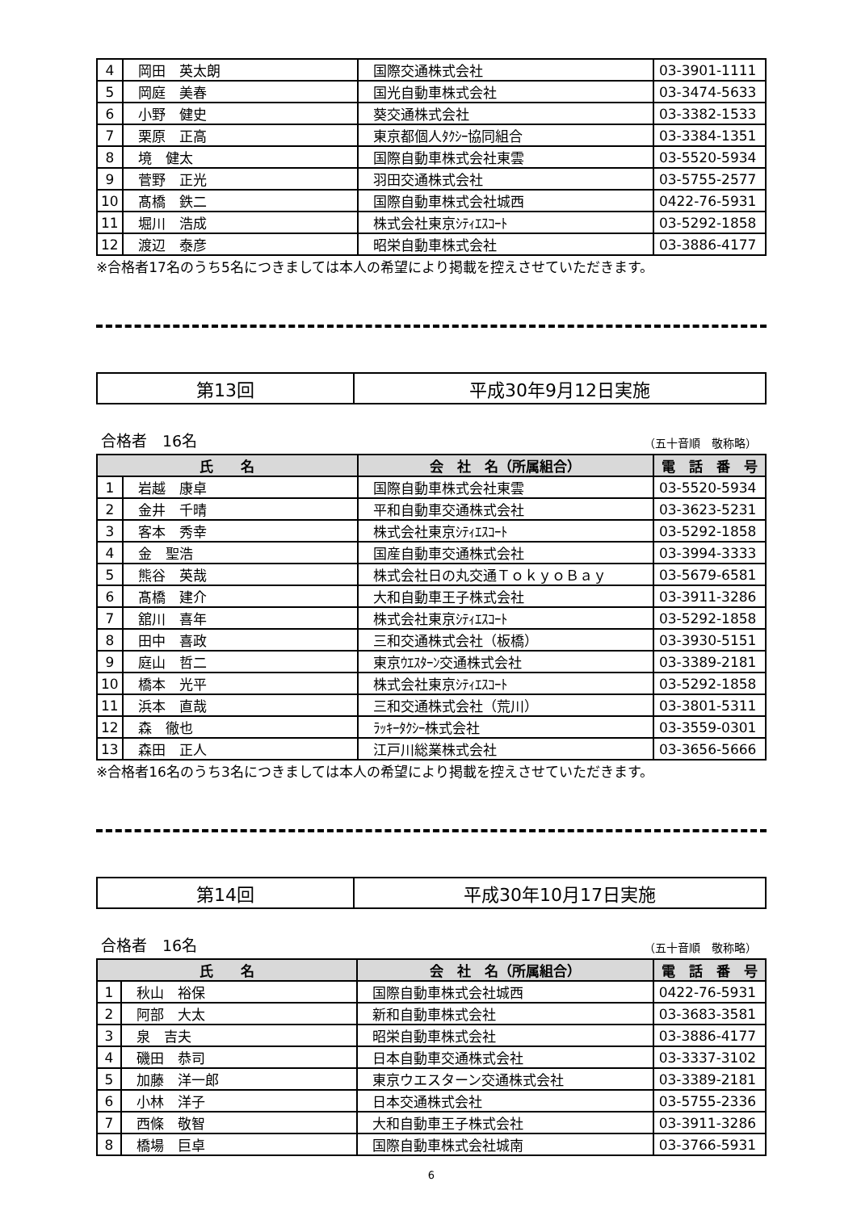| 4 | 岡田 英太朗 | 国際交通株式会社 | 03-3901-1111 |
| 5 | 岡庭 美春 | 国光自動車株式会社 | 03-3474-5633 |
| 6 | 小野 健史 | 葵交通株式会社 | 03-3382-1533 |
| 7 | 栗原 正高 | 東京都個人ﾀｸｼｰ協同組合 | 03-3384-1351 |
| 8 | 境 健太 | 国際自動車株式会社東雲 | 03-5520-5934 |
| 9 | 菅野 正光 | 羽田交通株式会社 | 03-5755-2577 |
| 10 | 髙橋 鉄二 | 国際自動車株式会社城西 | 0422-76-5931 |
| 11 | 堀川 浩成 | 株式会社東京ｼﾃｨｴｽｺｰﾄ | 03-5292-1858 |
| 12 | 渡辺 泰彦 | 昭栄自動車株式会社 | 03-3886-4177 |
※合格者17名のうち5名につきましては本人の希望により掲載を控えさせていただきます。
第13回 平成30年9月12日実施
合格者　16名 （五十音順　敬称略）
| 氏 名 | | 会 社 名（所属組合） | 電 話 番 号 |
| --- | --- | --- | --- |
| 1 | 岩越 康卓 | 国際自動車株式会社東雲 | 03-5520-5934 |
| 2 | 金井 千晴 | 平和自動車交通株式会社 | 03-3623-5231 |
| 3 | 客本 秀幸 | 株式会社東京ｼﾃｨｴｽｺｰﾄ | 03-5292-1858 |
| 4 | 金 聖浩 | 国産自動車交通株式会社 | 03-3994-3333 |
| 5 | 熊谷 英哉 | 株式会社日の丸交通ＴｏｋｙｏＢａｙ | 03-5679-6581 |
| 6 | 髙橋 建介 | 大和自動車王子株式会社 | 03-3911-3286 |
| 7 | 舘川 喜年 | 株式会社東京ｼﾃｨｴｽｺｰﾄ | 03-5292-1858 |
| 8 | 田中 喜政 | 三和交通株式会社（板橋） | 03-3930-5151 |
| 9 | 庭山 哲二 | 東京ｳｴｽﾀｰﾝ交通株式会社 | 03-3389-2181 |
| 10 | 橋本 光平 | 株式会社東京ｼﾃｨｴｽｺｰﾄ | 03-5292-1858 |
| 11 | 浜本 直哉 | 三和交通株式会社（荒川） | 03-3801-5311 |
| 12 | 森 徹也 | ﾗｯｷｰﾀｸｼｰ株式会社 | 03-3559-0301 |
| 13 | 森田 正人 | 江戸川総業株式会社 | 03-3656-5666 |
※合格者16名のうち3名につきましては本人の希望により掲載を控えさせていただきます。
第14回 平成30年10月17日実施
合格者　16名 （五十音順　敬称略）
| 氏 名 | | 会 社 名（所属組合） | 電 話 番 号 |
| --- | --- | --- | --- |
| 1 | 秋山 裕保 | 国際自動車株式会社城西 | 0422-76-5931 |
| 2 | 阿部 大太 | 新和自動車株式会社 | 03-3683-3581 |
| 3 | 泉 吉夫 | 昭栄自動車株式会社 | 03-3886-4177 |
| 4 | 磯田 恭司 | 日本自動車交通株式会社 | 03-3337-3102 |
| 5 | 加藤 洋一郎 | 東京ウエスターン交通株式会社 | 03-3389-2181 |
| 6 | 小林 洋子 | 日本交通株式会社 | 03-5755-2336 |
| 7 | 西條 敬智 | 大和自動車王子株式会社 | 03-3911-3286 |
| 8 | 橋場 巨卓 | 国際自動車株式会社城南 | 03-3766-5931 |
6